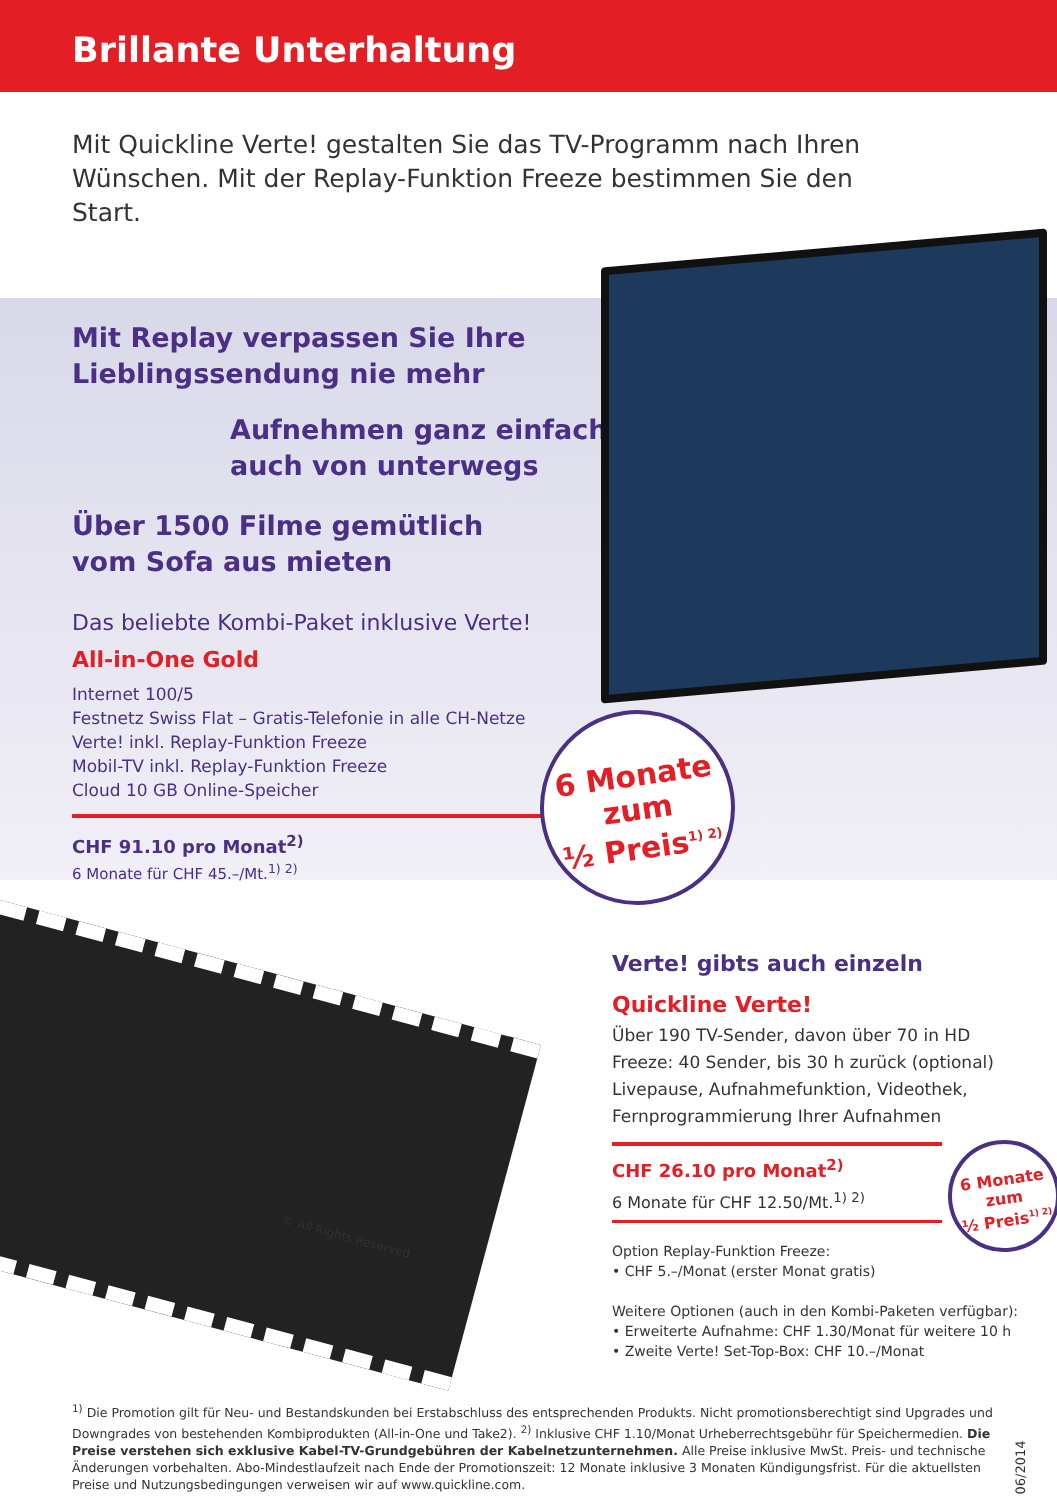Brillante Unterhaltung
Mit Quickline Verte! gestalten Sie das TV-Programm nach Ihren Wünschen. Mit der Replay-Funktion Freeze bestimmen Sie den Start.
Mit Replay verpassen Sie Ihre
Lieblingssendung nie mehr
Aufnehmen ganz einfach,
auch von unterwegs
Über 1500 Filme gemütlich
vom Sofa aus mieten
Das beliebte Kombi-Paket inklusive Verte!
All-in-One Gold
Internet 100/5
Festnetz Swiss Flat – Gratis-Telefonie in alle CH-Netze
Verte! inkl. Replay-Funktion Freeze
Mobil-TV inkl. Replay-Funktion Freeze
Cloud 10 GB Online-Speicher
CHF 91.10 pro Monat<sup>2)</sup>
6 Monate für CHF 45.–/Mt.<sup>1) 2)</sup>
6 Monate
zum
½ Preis<sup>1) 2)</sup>
© All Rights Reserved
Verte! gibts auch einzeln
Quickline Verte!
Über 190 TV-Sender, davon über 70 in HD
Freeze: 40 Sender, bis 30 h zurück (optional)
Livepause, Aufnahmefunktion, Videothek,
Fernprogrammierung Ihrer Aufnahmen
CHF 26.10 pro Monat<sup>2)</sup>
6 Monate für CHF 12.50/Mt.<sup>1) 2)</sup>
Option Replay-Funktion Freeze:
• CHF 5.–/Monat (erster Monat gratis)
Weitere Optionen (auch in den Kombi-Paketen verfügbar):
• Erweiterte Aufnahme: CHF 1.30/Monat für weitere 10 h
• Zweite Verte! Set-Top-Box: CHF 10.–/Monat
6 Monate
zum
½ Preis<sup>1) 2)</sup>
<sup>1)</sup> Die Promotion gilt für Neu- und Bestandskunden bei Erstabschluss des entsprechenden Produkts. Nicht promotionsberechtigt sind Upgrades und Downgrades von bestehenden Kombiprodukten (All-in-One und Take2). <sup>2)</sup> Inklusive CHF 1.10/Monat Urheberrechtsgebühr für Speichermedien. Die Preise verstehen sich exklusive Kabel-TV-Grundgebühren der Kabelnetzunternehmen. Alle Preise inklusive MwSt. Preis- und technische Änderungen vorbehalten. Abo-Mindestlaufzeit nach Ende der Promotionszeit: 12 Monate inklusive 3 Monaten Kündigungsfrist. Für die aktuellsten Preise und Nutzungsbedingungen verweisen wir auf www.quickline.com.
06/2014